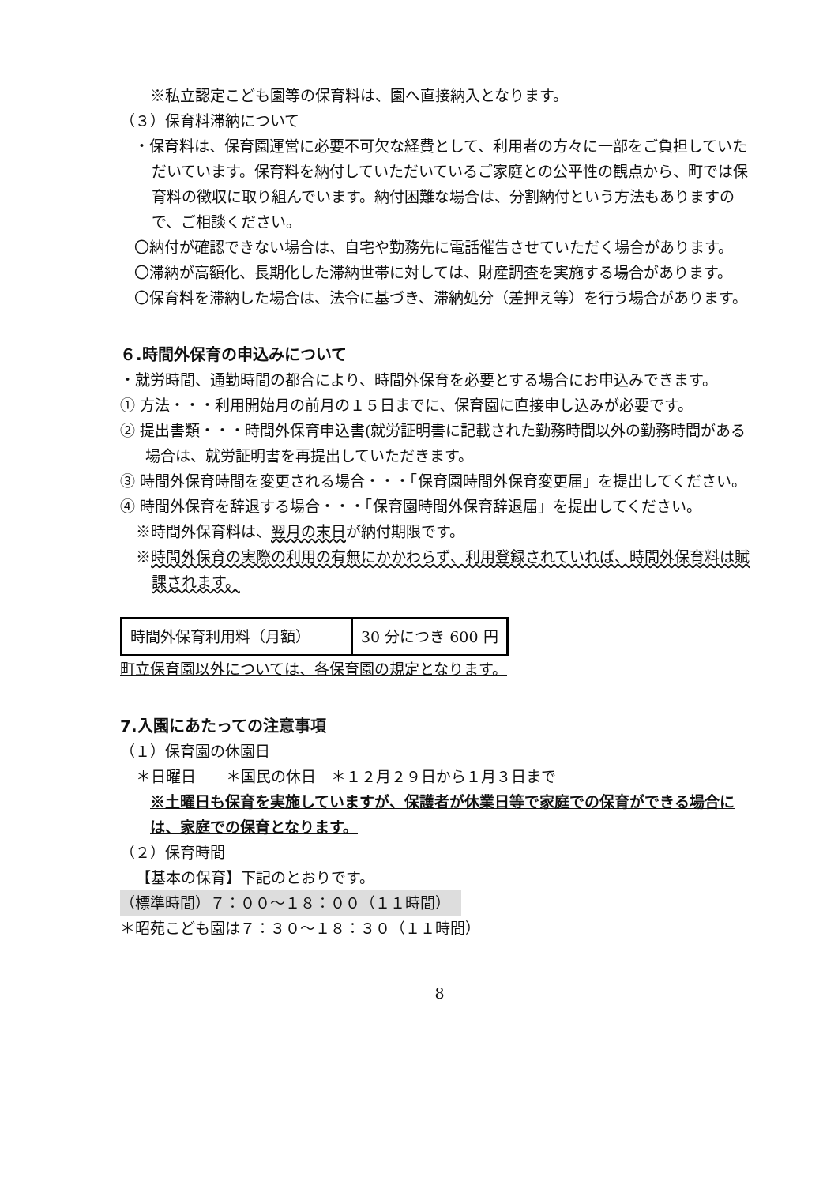※私立認定こども園等の保育料は、園へ直接納入となります。
（３）保育料滞納について
・保育料は、保育園運営に必要不可欠な経費として、利用者の方々に一部をご負担していただいています。保育料を納付していただいているご家庭との公平性の観点から、町では保育料の徴収に取り組んでいます。納付困難な場合は、分割納付という方法もありますので、ご相談ください。
〇納付が確認できない場合は、自宅や勤務先に電話催告させていただく場合があります。
〇滞納が高額化、長期化した滞納世帯に対しては、財産調査を実施する場合があります。
〇保育料を滞納した場合は、法令に基づき、滞納処分（差押え等）を行う場合があります。
６.時間外保育の申込みについて
・就労時間、通勤時間の都合により、時間外保育を必要とする場合にお申込みできます。
① 方法・・・利用開始月の前月の１５日までに、保育園に直接申し込みが必要です。
② 提出書類・・・時間外保育申込書(就労証明書に記載された勤務時間以外の勤務時間がある場合は、就労証明書を再提出していただきます。
③ 時間外保育時間を変更される場合・・・「保育園時間外保育変更届」を提出してください。
④ 時間外保育を辞退する場合・・・「保育園時間外保育辞退届」を提出してください。
※時間外保育料は、翌月の末日が納付期限です。
※時間外保育の実際の利用の有無にかかわらず、利用登録されていれば、時間外保育料は賦課されます。
| 時間外保育利用料（月額） | 30 分につき 600 円 |
町立保育園以外については、各保育園の規定となります。
7.入園にあたっての注意事項
（１）保育園の休園日
＊日曜日　　＊国民の休日　＊１２月２９日から１月３日まで
※土曜日も保育を実施していますが、保護者が休業日等で家庭での保育ができる場合には、家庭での保育となります。
（２）保育時間
【基本の保育】下記のとおりです。
（標準時間）７：００～１８：００（１１時間）
＊昭苑こども園は７：３０～１８：３０（１１時間）
8